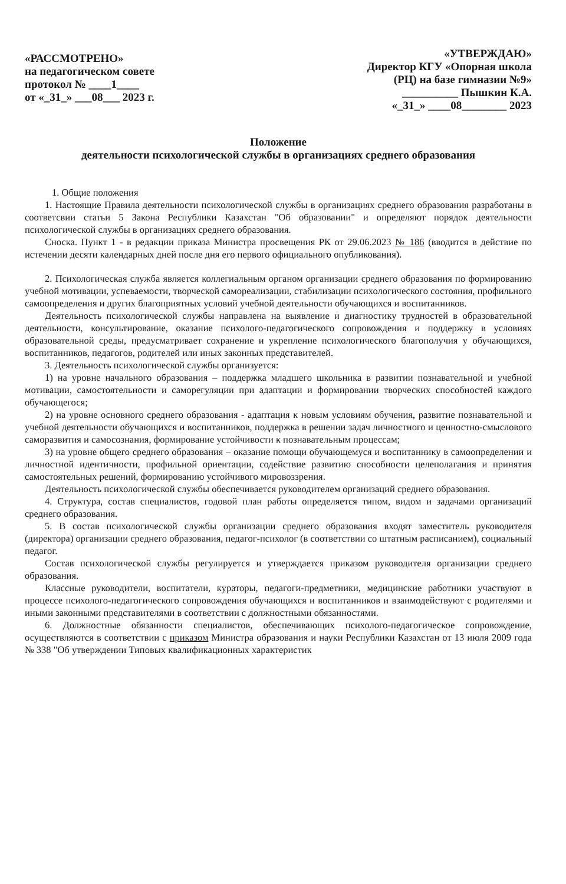«РАССМОТРЕНО»
на педагогическом совете
протокол № ____1____
от «_31_» ___08___ 2023 г.
«УТВЕРЖДАЮ»
Директор КГУ «Опорная школа
(РЦ) на базе гимназии №9»
__________ Пышкин К.А.
«_31_» ____08________ 2023
Положение
деятельности психологической службы в организациях среднего образования
1. Общие положения
1. Настоящие Правила деятельности психологической службы в организациях среднего образования разработаны в соответсвии статьи 5 Закона Республики Казахстан "Об образовании" и определяют порядок деятельности психологической службы в организациях среднего образования.
Сноска. Пункт 1 - в редакции приказа Министра просвещения РК от 29.06.2023 № 186 (вводится в действие по истечении десяти календарных дней после дня его первого официального опубликования).
2. Психологическая служба является коллегиальным органом организации среднего образования по формированию учебной мотивации, успеваемости, творческой самореализации, стабилизации психологического состояния, профильного самоопределения и других благоприятных условий учебной деятельности обучающихся и воспитанников.
Деятельность психологической службы направлена на выявление и диагностику трудностей в образовательной деятельности, консультирование, оказание психолого-педагогического сопровождения и поддержку в условиях образовательной среды, предусматривает сохранение и укрепление психологического благополучия у обучающихся, воспитанников, педагогов, родителей или иных законных представителей.
3. Деятельность психологической службы организуется:
1) на уровне начального образования – поддержка младшего школьника в развитии познавательной и учебной мотивации, самостоятельности и саморегуляции при адаптации и формировании творческих способностей каждого обучающегося;
2) на уровне основного среднего образования - адаптация к новым условиям обучения, развитие познавательной и учебной деятельности обучающихся и воспитанников, поддержка в решении задач личностного и ценностно-смыслового саморазвития и самосознания, формирование устойчивости к познавательным процессам;
3) на уровне общего среднего образования – оказание помощи обучающемуся и воспитаннику в самоопределении и личностной идентичности, профильной ориентации, содействие развитию способности целеполагания и принятия самостоятельных решений, формированию устойчивого мировоззрения.
Деятельность психологической службы обеспечивается руководителем организаций среднего образования.
4. Структура, состав специалистов, годовой план работы определяется типом, видом и задачами организаций среднего образования.
5. В состав психологической службы организации среднего образования входят заместитель руководителя (директора) организации среднего образования, педагог-психолог (в соответствии со штатным расписанием), социальный педагог.
Состав психологической службы регулируется и утверждается приказом руководителя организации среднего образования.
Классные руководители, воспитатели, кураторы, педагоги-предметники, медицинские работники участвуют в процессе психолого-педагогического сопровождения обучающихся и воспитанников и взаимодействуют с родителями и иными законными представителями в соответствии с должностными обязанностями.
6. Должностные обязанности специалистов, обеспечивающих психолого-педагогическое сопровождение, осуществляются в соответствии с приказом Министра образования и науки Республики Казахстан от 13 июля 2009 года № 338 "Об утверждении Типовых квалификационных характеристик